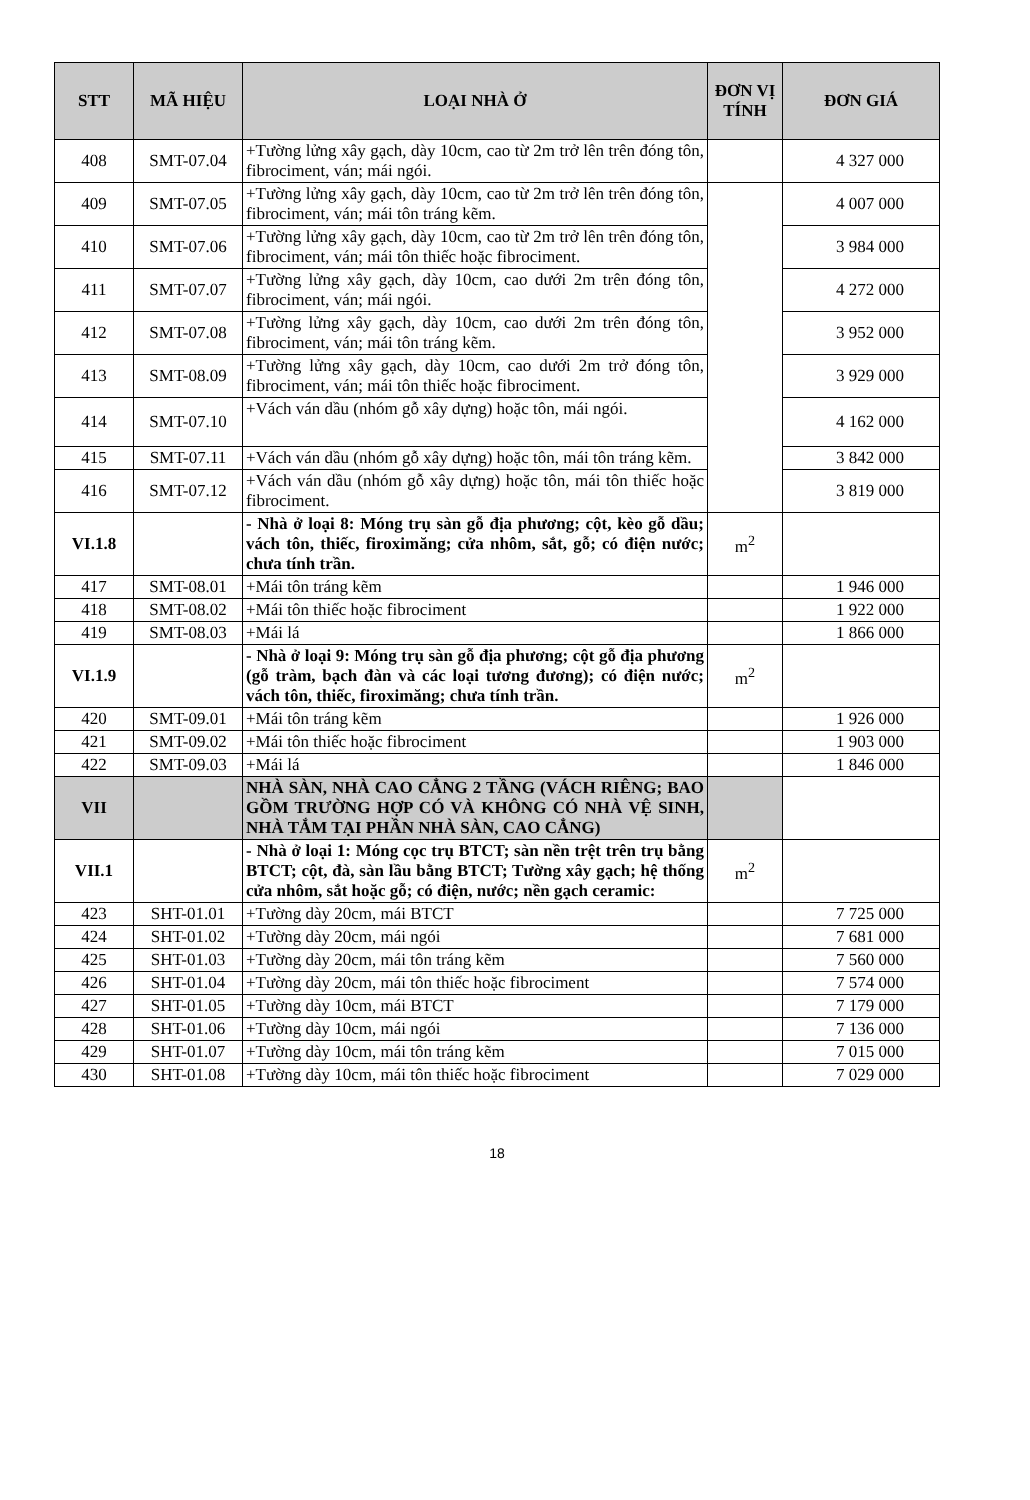| STT | MÃ HIỆU | LOẠI NHÀ Ở | ĐƠN VỊ TÍNH | ĐƠN GIÁ |
| --- | --- | --- | --- | --- |
| 408 | SMT-07.04 | +Tường lửng xây gạch, dày 10cm, cao từ 2m trở lên trên đóng tôn, fibrociment, ván; mái ngói. | | 4 327 000 |
| 409 | SMT-07.05 | +Tường lửng xây gạch, dày 10cm, cao từ 2m trở lên trên đóng tôn, fibrociment, ván; mái tôn tráng kẽm. | | 4 007 000 |
| 410 | SMT-07.06 | +Tường lửng xây gạch, dày 10cm, cao từ 2m trở lên trên đóng tôn, fibrociment, ván; mái tôn thiếc hoặc fibrociment. | | 3 984 000 |
| 411 | SMT-07.07 | +Tường lửng xây gạch, dày 10cm, cao dưới 2m trên đóng tôn, fibrociment, ván; mái ngói. | | 4 272 000 |
| 412 | SMT-07.08 | +Tường lửng xây gạch, dày 10cm, cao dưới 2m trên đóng tôn, fibrociment, ván; mái tôn tráng kẽm. | | 3 952 000 |
| 413 | SMT-08.09 | +Tường lửng xây gạch, dày 10cm, cao dưới 2m trở đóng tôn, fibrociment, ván; mái tôn thiếc hoặc fibrociment. | | 3 929 000 |
| 414 | SMT-07.10 | +Vách ván dầu (nhóm gỗ xây dựng) hoặc tôn, mái ngói. | | 4 162 000 |
| 415 | SMT-07.11 | +Vách ván dầu (nhóm gỗ xây dựng) hoặc tôn, mái tôn tráng kẽm. | | 3 842 000 |
| 416 | SMT-07.12 | +Vách ván dầu (nhóm gỗ xây dựng) hoặc tôn, mái tôn thiếc hoặc fibrociment. | | 3 819 000 |
| VI.1.8 | | - Nhà ở loại 8: Móng trụ sàn gỗ địa phương; cột, kèo gỗ dầu; vách tôn, thiếc, firoximăng; cửa nhôm, sắt, gỗ; có điện nước; chưa tính trần. | m<sup>2</sup> | |
| 417 | SMT-08.01 | +Mái tôn tráng kẽm | | 1 946 000 |
| 418 | SMT-08.02 | +Mái tôn thiếc hoặc fibrociment | | 1 922 000 |
| 419 | SMT-08.03 | +Mái lá | | 1 866 000 |
| VI.1.9 | | - Nhà ở loại 9: Móng trụ sàn gỗ địa phương; cột gỗ địa phương (gỗ tràm, bạch đàn và các loại tương đương); có điện nước; vách tôn, thiếc, firoximăng; chưa tính trần. | m<sup>2</sup> | |
| 420 | SMT-09.01 | +Mái tôn tráng kẽm | | 1 926 000 |
| 421 | SMT-09.02 | +Mái tôn thiếc hoặc fibrociment | | 1 903 000 |
| 422 | SMT-09.03 | +Mái lá | | 1 846 000 |
| VII | | NHÀ SÀN, NHÀ CAO CẲNG 2 TẦNG (VÁCH RIÊNG; BAO GỒM TRƯỜNG HỢP CÓ VÀ KHÔNG CÓ NHÀ VỆ SINH, NHÀ TẮM TẠI PHẦN NHÀ SÀN, CAO CẲNG) | | |
| VII.1 | | - Nhà ở loại 1: Móng cọc trụ BTCT; sàn nền trệt trên trụ bằng BTCT; cột, đà, sàn lầu bằng BTCT; Tường xây gạch; hệ thống cửa nhôm, sắt hoặc gỗ; có điện, nước; nền gạch ceramic: | m<sup>2</sup> | |
| 423 | SHT-01.01 | +Tường dày 20cm, mái BTCT | | 7 725 000 |
| 424 | SHT-01.02 | +Tường dày 20cm, mái ngói | | 7 681 000 |
| 425 | SHT-01.03 | +Tường dày 20cm, mái tôn tráng kẽm | | 7 560 000 |
| 426 | SHT-01.04 | +Tường dày 20cm, mái tôn thiếc hoặc fibrociment | | 7 574 000 |
| 427 | SHT-01.05 | +Tường dày 10cm, mái BTCT | | 7 179 000 |
| 428 | SHT-01.06 | +Tường dày 10cm, mái ngói | | 7 136 000 |
| 429 | SHT-01.07 | +Tường dày 10cm, mái tôn tráng kẽm | | 7 015 000 |
| 430 | SHT-01.08 | +Tường dày 10cm, mái tôn thiếc hoặc fibrociment | | 7 029 000 |
18